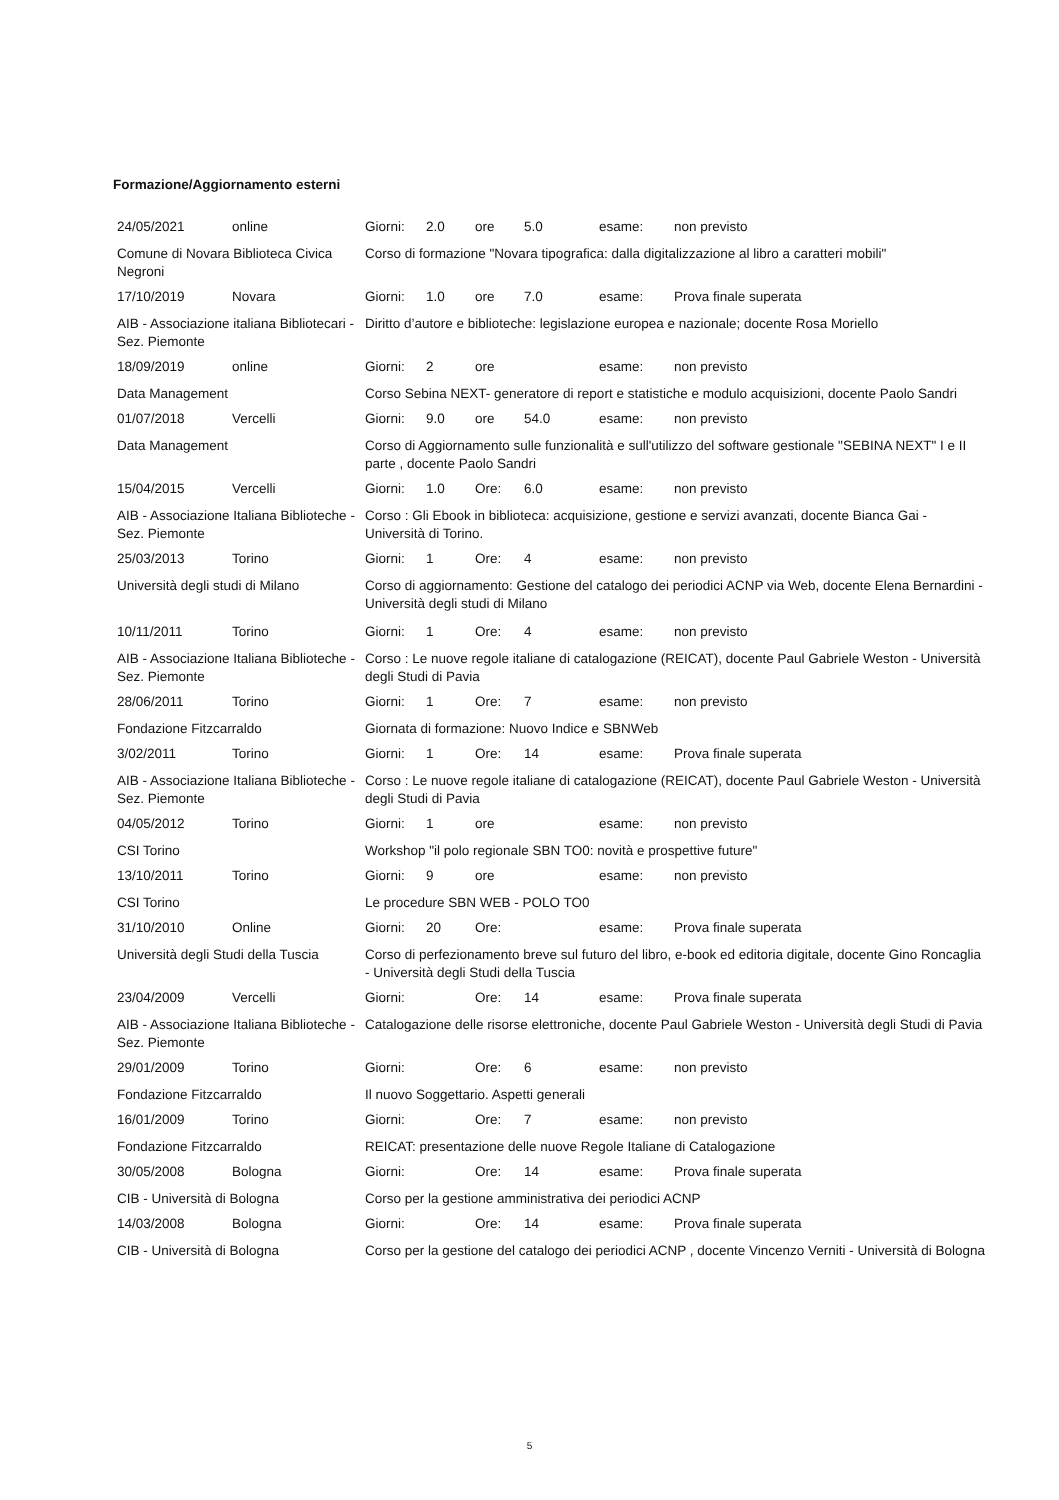Formazione/Aggiornamento esterni
| 24/05/2021 | online | Giorni: | 2.0 | ore | 5.0 | esame: | non previsto |
| Comune di Novara Biblioteca Civica Negroni | | Corso di formazione "Novara tipografica: dalla digitalizzazione al libro a caratteri mobili" | | | | | |
| 17/10/2019 | Novara | Giorni: | 1.0 | ore | 7.0 | esame: | Prova finale superata |
| AIB - Associazione italiana Bibliotecari - Sez. Piemonte | | Diritto d’autore e biblioteche: legislazione europea e nazionale; docente Rosa Moriello | | | | | |
| 18/09/2019 | online | Giorni: | 2 | ore | | esame: | non previsto |
| Data Management | | Corso Sebina NEXT- generatore di report e statistiche e modulo acquisizioni, docente Paolo Sandri | | | | | |
| 01/07/2018 | Vercelli | Giorni: | 9.0 | ore | 54.0 | esame: | non previsto |
| Data Management | | Corso di Aggiornamento sulle funzionalità e sull'utilizzo del software gestionale "SEBINA NEXT" I e II parte , docente Paolo Sandri | | | | | |
| 15/04/2015 | Vercelli | Giorni: | 1.0 | Ore: | 6.0 | esame: | non previsto |
| AIB - Associazione Italiana Biblioteche - Sez. Piemonte | | Corso : Gli Ebook in biblioteca: acquisizione, gestione e servizi avanzati, docente Bianca Gai - Università di Torino. | | | | | |
| 25/03/2013 | Torino | Giorni: | 1 | Ore: | 4 | esame: | non previsto |
| Università degli studi di Milano | | Corso di aggiornamento: Gestione del catalogo dei periodici ACNP via Web, docente Elena Bernardini - Università degli studi di Milano | | | | | |
| 10/11/2011 | Torino | Giorni: | 1 | Ore: | 4 | esame: | non previsto |
| AIB - Associazione Italiana Biblioteche - Sez. Piemonte | | Corso : Le nuove regole italiane di catalogazione (REICAT), docente Paul Gabriele Weston - Università degli Studi di Pavia | | | | | |
| 28/06/2011 | Torino | Giorni: | 1 | Ore: | 7 | esame: | non previsto |
| Fondazione Fitzcarraldo | | Giornata di formazione: Nuovo Indice e SBNWeb | | | | | |
| 3/02/2011 | Torino | Giorni: | 1 | Ore: | 14 | esame: | Prova finale superata |
| AIB - Associazione Italiana Biblioteche - Sez. Piemonte | | Corso : Le nuove regole italiane di catalogazione (REICAT), docente Paul Gabriele Weston - Università degli Studi di Pavia | | | | | |
| 04/05/2012 | Torino | Giorni: | 1 | ore | | esame: | non previsto |
| CSI Torino | | Workshop "il polo regionale SBN TO0: novità e prospettive future" | | | | | |
| 13/10/2011 | Torino | Giorni: | 9 | ore | | esame: | non previsto |
| CSI Torino | | Le procedure SBN WEB - POLO TO0 | | | | | |
| 31/10/2010 | Online | Giorni: | 20 | Ore: | | esame: | Prova finale superata |
| Università degli Studi della Tuscia | | Corso di perfezionamento breve sul futuro del libro, e-book ed editoria digitale, docente Gino Roncaglia - Università degli Studi della Tuscia | | | | | |
| 23/04/2009 | Vercelli | Giorni: | | Ore: | 14 | esame: | Prova finale superata |
| AIB - Associazione Italiana Biblioteche - Sez. Piemonte | | Catalogazione delle risorse elettroniche, docente Paul Gabriele Weston - Università degli Studi di Pavia | | | | | |
| 29/01/2009 | Torino | Giorni: | | Ore: | 6 | esame: | non previsto |
| Fondazione Fitzcarraldo | | Il nuovo Soggettario. Aspetti generali | | | | | |
| 16/01/2009 | Torino | Giorni: | | Ore: | 7 | esame: | non previsto |
| Fondazione Fitzcarraldo | | REICAT: presentazione delle nuove Regole Italiane di Catalogazione | | | | | |
| 30/05/2008 | Bologna | Giorni: | | Ore: | 14 | esame: | Prova finale superata |
| CIB - Università di Bologna | | Corso per la gestione amministrativa dei periodici ACNP | | | | | |
| 14/03/2008 | Bologna | Giorni: | | Ore: | 14 | esame: | Prova finale superata |
| CIB - Università di Bologna | | Corso per la gestione del catalogo dei periodici ACNP , docente Vincenzo Verniti - Università di Bologna | | | | | |
5